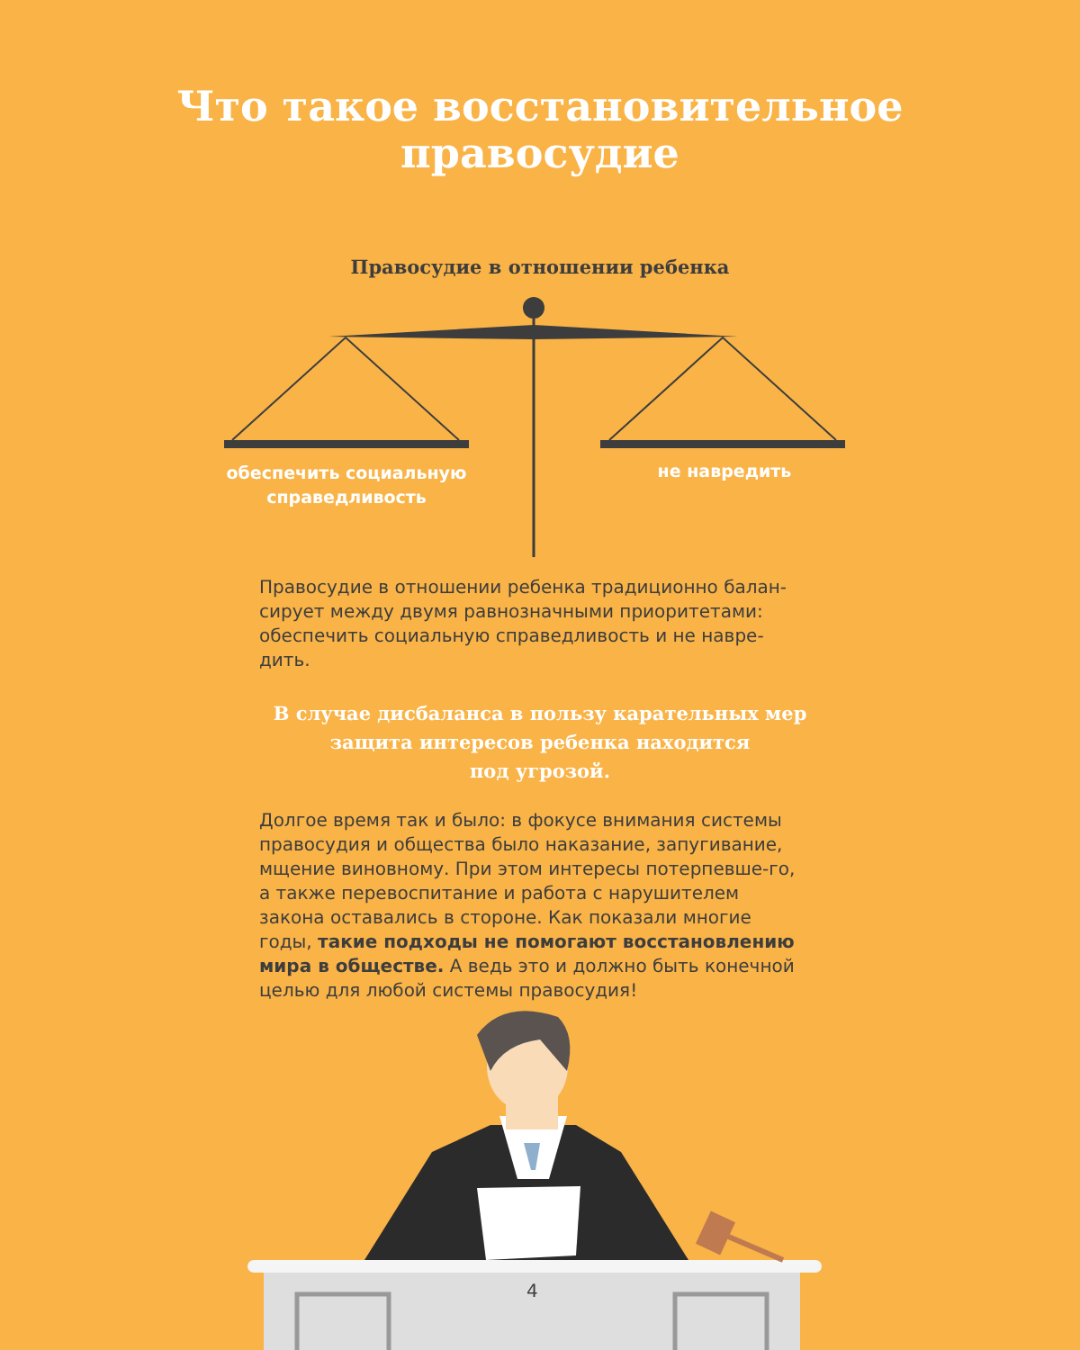Что такое восстановительное
правосудие
Правосудие в отношении ребенка
обеспечить социальную справедливость
не навредить
Правосудие в отношении ребенка традиционно балан-сирует между двумя равнозначными приоритетами: обеспечить социальную справедливость и не навре-дить.
В случае дисбаланса в пользу карательных мер
защита интересов ребенка находится
под угрозой.
Долгое время так и было: в фокусе внимания системы правосудия и общества было наказание, запугивание, мщение виновному. При этом интересы потерпевше-го, а также перевоспитание и работа с нарушителем закона оставались в стороне. Как показали многие годы, такие подходы не помогают восстановлению мира в обществе. А ведь это и должно быть конечной целью для любой системы правосудия!
4